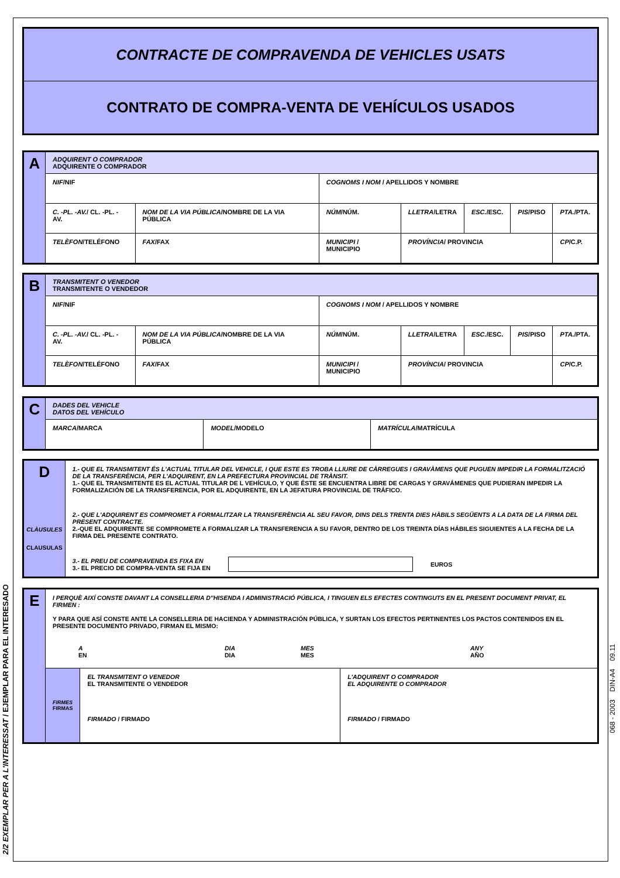2/2 EXEMPLAR PER A L'INTERESSAT / EJEMPLAR PARA EL INTERESADO
068 - 2003 DIN-A4 09.11
CONTRACTE DE COMPRAVENDA DE VEHICLES USATS
CONTRATO DE COMPRA-VENTA DE VEHÍCULOS USADOS
| A | ADQUIRENT O COMPRADOR ADQUIRENTE O COMPRADOR | | | | | | | |
| | NIF /NIF | | COGNOMS I NOM / APELLIDOS Y NOMBRE | | | | | |
| | C. -PL. -AV. / CL. -PL. -AV. | NOM DE LA VIA PÚBLICA /NOMBRE DE LA VIA PÚBLICA | | NÚM /NÚM. | LLETRA /LETRA | ESC. /ESC. | PIS /PISO | PTA. /PTA. |
| | TELÈFON /TELÉFONO | FAX /FAX | MUNICIPI / MUNICIPIO | | PROVÍNCIA / PROVINCIA | | | CP /C.P. |
| B | TRANSMITENT O VENEDOR TRANSMITENTE O VENDEDOR | | | | | | | |
| | NIF /NIF | | COGNOMS I NOM / APELLIDOS Y NOMBRE | | | | | |
| | C. -PL. -AV. / CL. -PL. -AV. | NOM DE LA VIA PÚBLICA /NOMBRE DE LA VIA PÚBLICA | | NÚM /NÚM. | LLETRA /LETRA | ESC. /ESC. | PIS /PISO | PTA. /PTA. |
| | TELÈFON /TELÉFONO | FAX /FAX | MUNICIPI / MUNICIPIO | | PROVÍNCIA / PROVINCIA | | | CP /C.P. |
| C | DADES DEL VEHICLE DATOS DEL VEHÍCULO | | |
| | MARCA /MARCA | MODEL /MODELO | MATRÍCULA /MATRÍCULA |
| D CLÀUSULES CLAUSULAS | 1.- QUE EL TRANSMITENT ÉS L'ACTUAL TITULAR DEL VEHICLE, I QUE ESTE ES TROBA LLIURE DE CÀRREGUES I GRAVÀMENS QUE PUGUEN IMPEDIR LA FORMALITZACIÓ DE LA TRANSFERÈNCIA, PER L'ADQUIRENT, EN LA PREFECTURA PROVINCIAL DE TRÀNSIT. 1.- QUE EL TRANSMITENTE ES EL ACTUAL TITULAR DE L VEHÍCULO, Y QUE ÉSTE SE ENCUENTRA LIBRE DE CARGAS Y GRAVÁMENES QUE PUDIERAN IMPEDIR LA FORMALIZACIÓN DE LA TRANSFERENCIA, POR EL ADQUIRENTE, EN LA JEFATURA PROVINCIAL DE TRÁFICO. 2.- QUE L'ADQUIRENT ES COMPROMET A FORMALITZAR LA TRANSFERÈNCIA AL SEU FAVOR, DINS DELS TRENTA DIES HÀBILS SEGÜENTS A LA DATA DE LA FIRMA DEL PRESENT CONTRACTE. 2.-QUE EL ADQUIRENTE SE COMPROMETE A FORMALIZAR LA TRANSFERENCIA A SU FAVOR, DENTRO DE LOS TREINTA DÍAS HÁBILES SIGUIENTES A LA FECHA DE LA FIRMA DEL PRESENTE CONTRATO. 3.- EL PREU DE COMPRAVENDA ES FIXA EN 3.- EL PRECIO DE COMPRA-VENTA SE FIJA EN EUROS |
| E | I PERQUÈ AIXÍ CONSTE DAVANT LA CONSELLERIA D''HISENDA I ADMINISTRACIÓ PÚBLICA, I TINGUEN ELS EFECTES CONTINGUTS EN EL PRESENT DOCUMENT PRIVAT, EL FIRMEN : Y PARA QUE ASÍ CONSTE ANTE LA CONSELLERIA DE HACIENDA Y ADMINISTRACIÓN PÚBLICA, Y SURTAN LOS EFECTOS PERTINENTES LOS PACTOS CONTENIDOS EN EL PRESENTE DOCUMENTO PRIVADO, FIRMAN EL MISMO: A EN DIA DIA MES MES ANY AÑO | | |
| | FIRMES FIRMAS | EL TRANSMITENT O VENEDOR EL TRANSMITENTE O VENDEDOR FIRMADO / FIRMADO | L'ADQUIRENT O COMPRADOR EL ADQUIRENTE O COMPRADOR FIRMADO / FIRMADO |